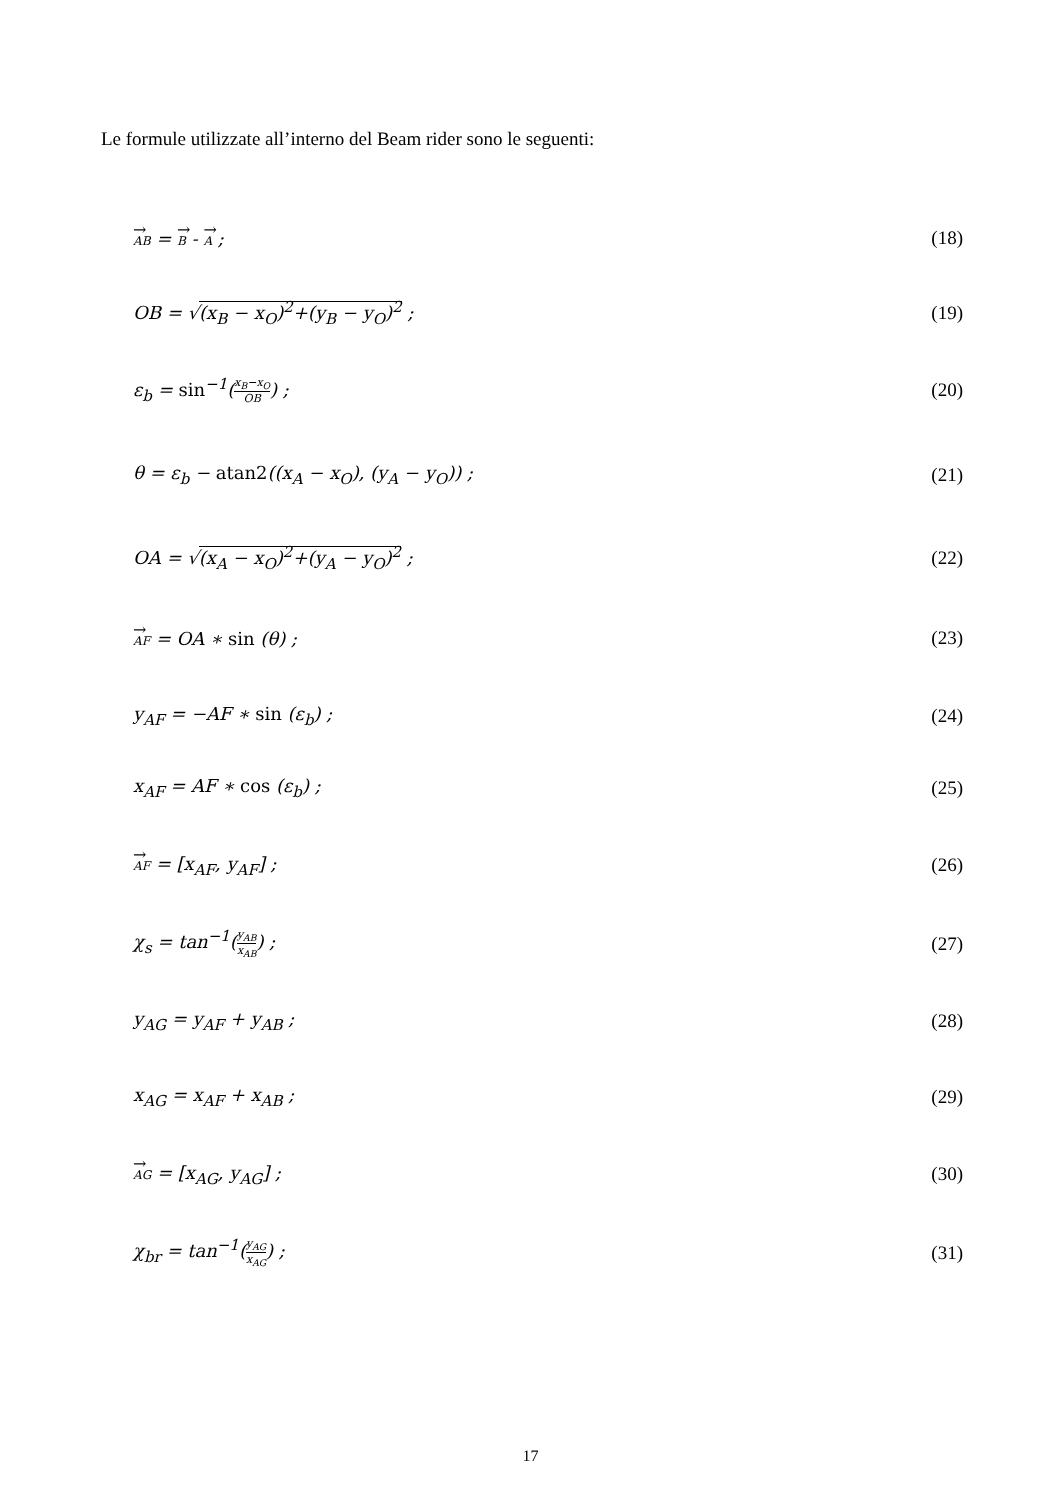Le formule utilizzate all’interno del Beam rider sono le seguenti:
AB = B - A ; (18)
OB = √(x<sub>B</sub> − x<sub>O</sub>)<sup>2</sup>+(y<sub>B</sub> − y<sub>O</sub>)<sup>2</sup> ; (19)
ε<sub>b</sub> = sin<sup>−1</sup>(x<sub>B</sub>−x<sub>O</sub> OB) ; (20)
θ = ε<sub>b</sub> − atan2((x<sub>A</sub> − x<sub>O</sub>), (y<sub>A</sub> − y<sub>O</sub>)) ; (21)
OA = √(x<sub>A</sub> − x<sub>O</sub>)<sup>2</sup>+(y<sub>A</sub> − y<sub>O</sub>)<sup>2</sup> ; (22)
AF = OA ∗ sin (θ) ; (23)
y<sub>AF</sub> = −AF ∗ sin (ε<sub>b</sub>) ; (24)
x<sub>AF</sub> = AF ∗ cos (ε<sub>b</sub>) ; (25)
AF = [x<sub>AF</sub>, y<sub>AF</sub>] ; (26)
χ<sub>s</sub> = tan<sup>−1</sup>(y<sub>AB</sub> x<sub>AB</sub>) ; (27)
y<sub>AG</sub> = y<sub>AF</sub> + y<sub>AB</sub> ; (28)
x<sub>AG</sub> = x<sub>AF</sub> + x<sub>AB</sub> ; (29)
AG = [x<sub>AG</sub>, y<sub>AG</sub>] ; (30)
χ<sub>br</sub> = tan<sup>−1</sup>(y<sub>AG</sub> x<sub>AG</sub>) ; (31)
17